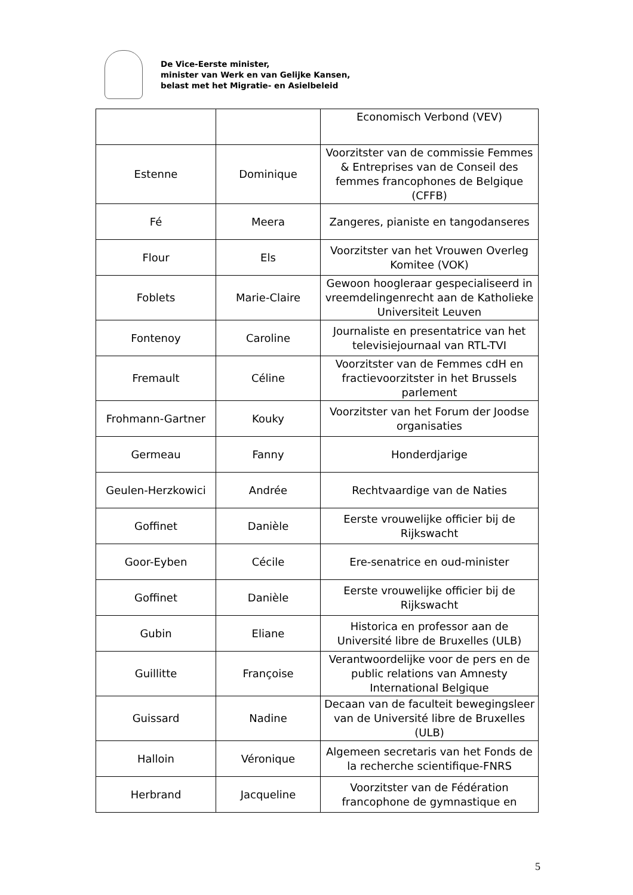De Vice-Eerste minister,
minister van Werk en van Gelijke Kansen,
belast met het Migratie- en Asielbeleid
| | | Economisch Verbond (VEV) |
| Estenne | Dominique | Voorzitster van de commissie Femmes & Entreprises van de Conseil des femmes francophones de Belgique (CFFB) |
| Fé | Meera | Zangeres, pianiste en tangodanseres |
| Flour | Els | Voorzitster van het Vrouwen Overleg Komitee (VOK) |
| Foblets | Marie-Claire | Gewoon hoogleraar gespecialiseerd in vreemdelingenrecht aan de Katholieke Universiteit Leuven |
| Fontenoy | Caroline | Journaliste en presentatrice van het televisiejournaal van RTL-TVI |
| Fremault | Céline | Voorzitster van de Femmes cdH en fractievoorzitster in het Brussels parlement |
| Frohmann-Gartner | Kouky | Voorzitster van het Forum der Joodse organisaties |
| Germeau | Fanny | Honderdjarige |
| Geulen-Herzkowici | Andrée | Rechtvaardige van de Naties |
| Goffinet | Danièle | Eerste vrouwelijke officier bij de Rijkswacht |
| Goor-Eyben | Cécile | Ere-senatrice en oud-minister |
| Goffinet | Danièle | Eerste vrouwelijke officier bij de Rijkswacht |
| Gubin | Eliane | Historica en professor aan de Université libre de Bruxelles (ULB) |
| Guillitte | Françoise | Verantwoordelijke voor de pers en de public relations van Amnesty International Belgique |
| Guissard | Nadine | Decaan van de faculteit bewegingsleer van de Université libre de Bruxelles (ULB) |
| Halloin | Véronique | Algemeen secretaris van het Fonds de la recherche scientifique-FNRS |
| Herbrand | Jacqueline | Voorzitster van de Fédération francophone de gymnastique en |
5